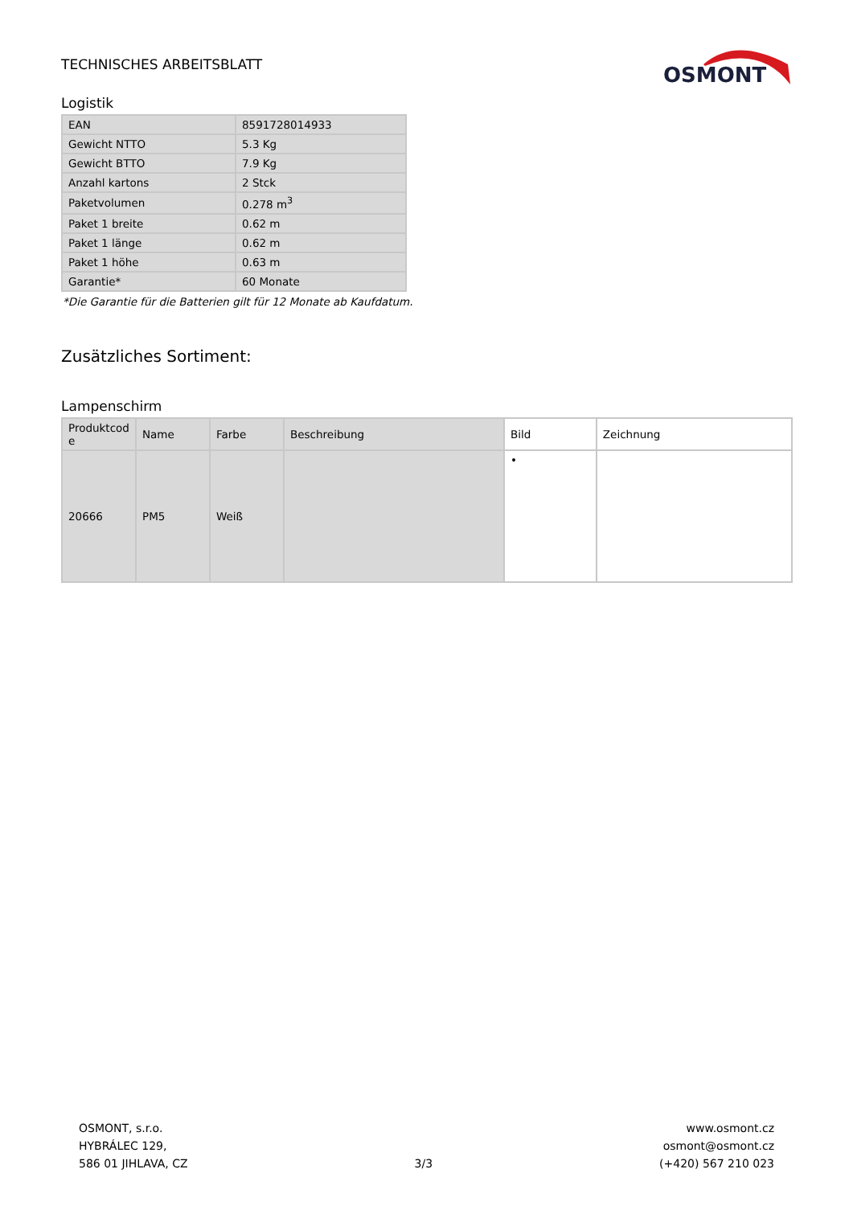TECHNISCHES ARBEITSBLATT
OSMONT
Logistik
| EAN | 8591728014933 |
| Gewicht NTTO | 5.3 Kg |
| Gewicht BTTO | 7.9 Kg |
| Anzahl kartons | 2 Stck |
| Paketvolumen | 0.278 m<sup>3</sup> |
| Paket 1 breite | 0.62 m |
| Paket 1 länge | 0.62 m |
| Paket 1 höhe | 0.63 m |
| Garantie* | 60 Monate |
*Die Garantie für die Batterien gilt für 12 Monate ab Kaufdatum.
Zusätzliches Sortiment:
Lampenschirm
| Produktcod e | Name | Farbe | Beschreibung | Bild | Zeichnung |
| --- | --- | --- | --- | --- | --- |
| 20666 | PM5 | Weiß | | • | |
OSMONT, s.r.o.
HYBRÁLEC 129,
586 01 JIHLAVA, CZ
3/3
www.osmont.cz
osmont@osmont.cz
(+420) 567 210 023